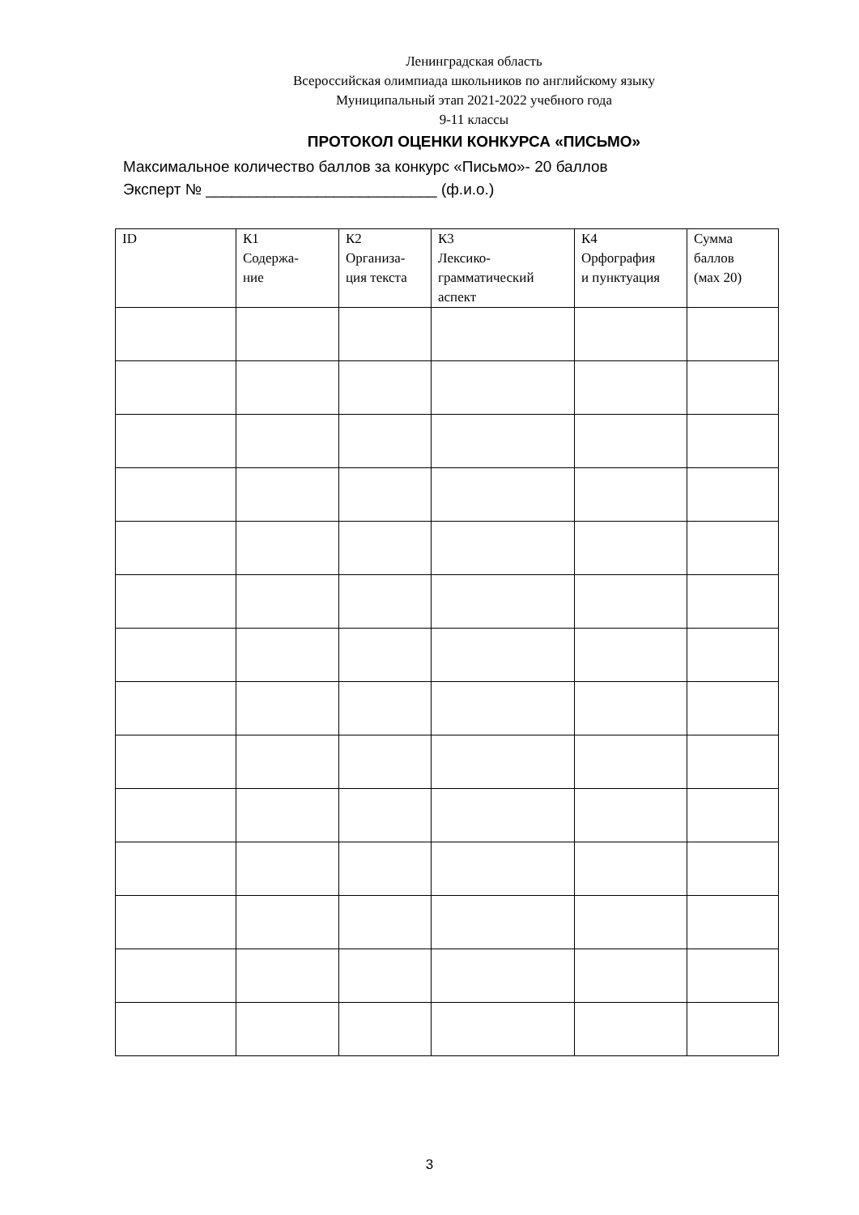Ленинградская область
Всероссийская олимпиада школьников по английскому языку
Муниципальный этап 2021-2022 учебного года
9-11 классы
ПРОТОКОЛ ОЦЕНКИ КОНКУРСА «ПИСЬМО»
Максимальное количество баллов за конкурс «Письмо»- 20 баллов
Эксперт № ___________________________ (ф.и.о.)
| ID | К1 Содержа- ние | К2 Организа- ция текста | К3 Лексико- грамматический аспект | К4 Орфография и пунктуация | Сумма баллов (мах 20) |
| --- | --- | --- | --- | --- | --- |
3